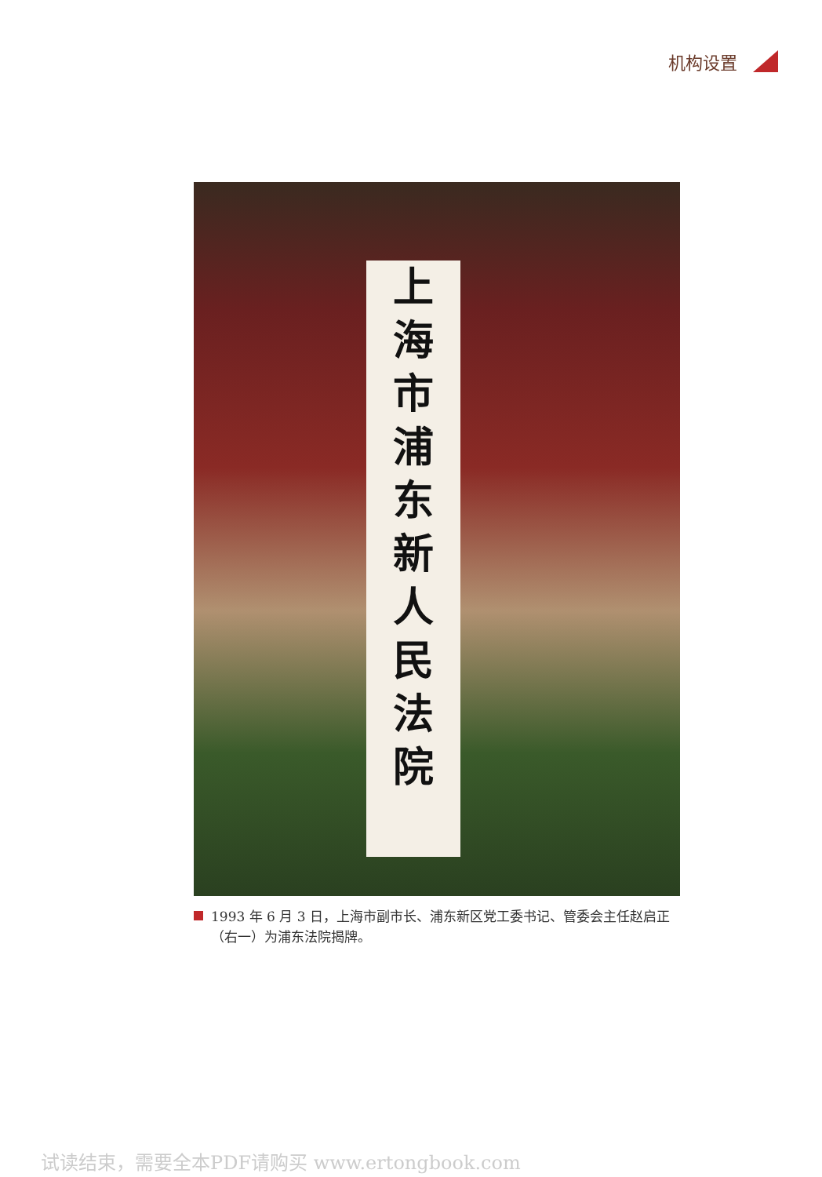机构设置
上
海
市
浦
东
新
人
民
法
院
1993 年 6 月 3 日，上海市副市长、浦东新区党工委书记、管委会主任赵启正（右一）为浦东法院揭牌。
试读结束，需要全本PDF请购买 www.ertongbook.com